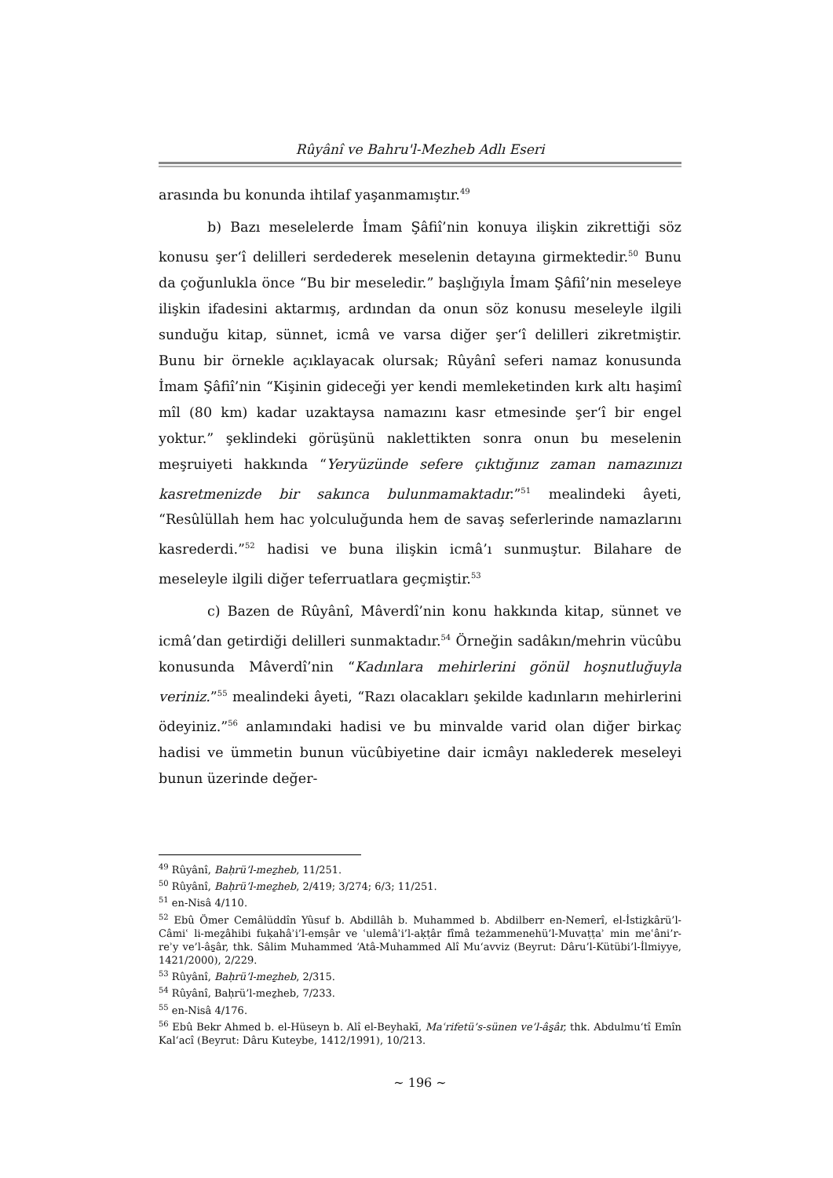Rûyânî ve Bahru'l-Mezheb Adlı Eseri
arasında bu konunda ihtilaf yaşanmamıştır.<sup>49</sup>
b) Bazı meselelerde İmam Şâfiî’nin konuya ilişkin zikrettiği söz konusu şer‘î delilleri serdederek meselenin detayına girmektedir.<sup>50</sup> Bunu da çoğunlukla önce “Bu bir meseledir.” başlığıyla İmam Şâfiî’nin meseleye ilişkin ifadesini aktarmış, ardından da onun söz konusu meseleyle ilgili sunduğu kitap, sünnet, icmâ ve varsa diğer şer‘î delilleri zikretmiştir. Bunu bir örnekle açıklayacak olursak; Rûyânî seferi namaz konusunda İmam Şâfiî’nin “Kişinin gideceği yer kendi memleketinden kırk altı haşimî mîl (80 km) kadar uzaktaysa namazını kasr etmesinde şer‘î bir engel yoktur.” şeklindeki görüşünü naklettikten sonra onun bu meselenin meşruiyeti hakkında “Yeryüzünde sefere çıktığınız zaman namazınızı kasretmenizde bir sakınca bulunmamaktadır.”<sup>51</sup> mealindeki âyeti, “Resûlüllah hem hac yolculuğunda hem de savaş seferlerinde namazlarını kasrederdi.”<sup>52</sup> hadisi ve buna ilişkin icmâ’ı sunmuştur. Bilahare de meseleyle ilgili diğer teferruatlara geçmiştir.<sup>53</sup>
c) Bazen de Rûyânî, Mâverdî’nin konu hakkında kitap, sünnet ve icmâ’dan getirdiği delilleri sunmaktadır.<sup>54</sup> Örneğin sadâkın/mehrin vücûbu konusunda Mâverdî’nin “Kadınlara mehirlerini gönül hoşnutluğuyla veriniz.”<sup>55</sup> mealindeki âyeti, “Razı olacakları şekilde kadınların mehirlerini ödeyiniz.”<sup>56</sup> anlamındaki hadisi ve bu minvalde varid olan diğer birkaç hadisi ve ümmetin bunun vücûbiyetine dair icmâyı naklederek meseleyi bunun üzerinde değer-
<sup>49</sup> Rûyânî, Baḥrü’l-meẕheb, 11/251.
<sup>50</sup> Rûyânî, Baḥrü’l-meẕheb, 2/419; 3/274; 6/3; 11/251.
<sup>51</sup> en-Nisâ 4/110.
<sup>52</sup> Ebû Ömer Cemâlüddîn Yûsuf b. Abdillâh b. Muhammed b. Abdilberr en-Nemerî, el-İstiẕkârü’l-Câmiʿ li-meẕâhibi fuḳahâʾi’l-emṣâr ve ʿulemâʾi’l-aḳṭâr fîmâ teżammenehü’l-Muvaṭṭaʾ min meʿâni’r-reʾy ve’l-âs̱âr, thk. Sâlim Muhammed ‘Atâ-Muhammed Alî Mu‘avviz (Beyrut: Dâru’l-Kütübi’l-İlmiyye, 1421/2000), 2/229.
<sup>53</sup> Rûyânî, Baḥrü’l-meẕheb, 2/315.
<sup>54</sup> Rûyânî, Baḥrü’l-meẕheb, 7/233.
<sup>55</sup> en-Nisâ 4/176.
<sup>56</sup> Ebû Bekr Ahmed b. el-Hüseyn b. Alî el-Beyhakī, Maʿrifetü’s-sünen ve’l-âs̱âr, thk. Abdulmu‘tî Emîn Kal‘acî (Beyrut: Dâru Kuteybe, 1412/1991), 10/213.
~ 196 ~